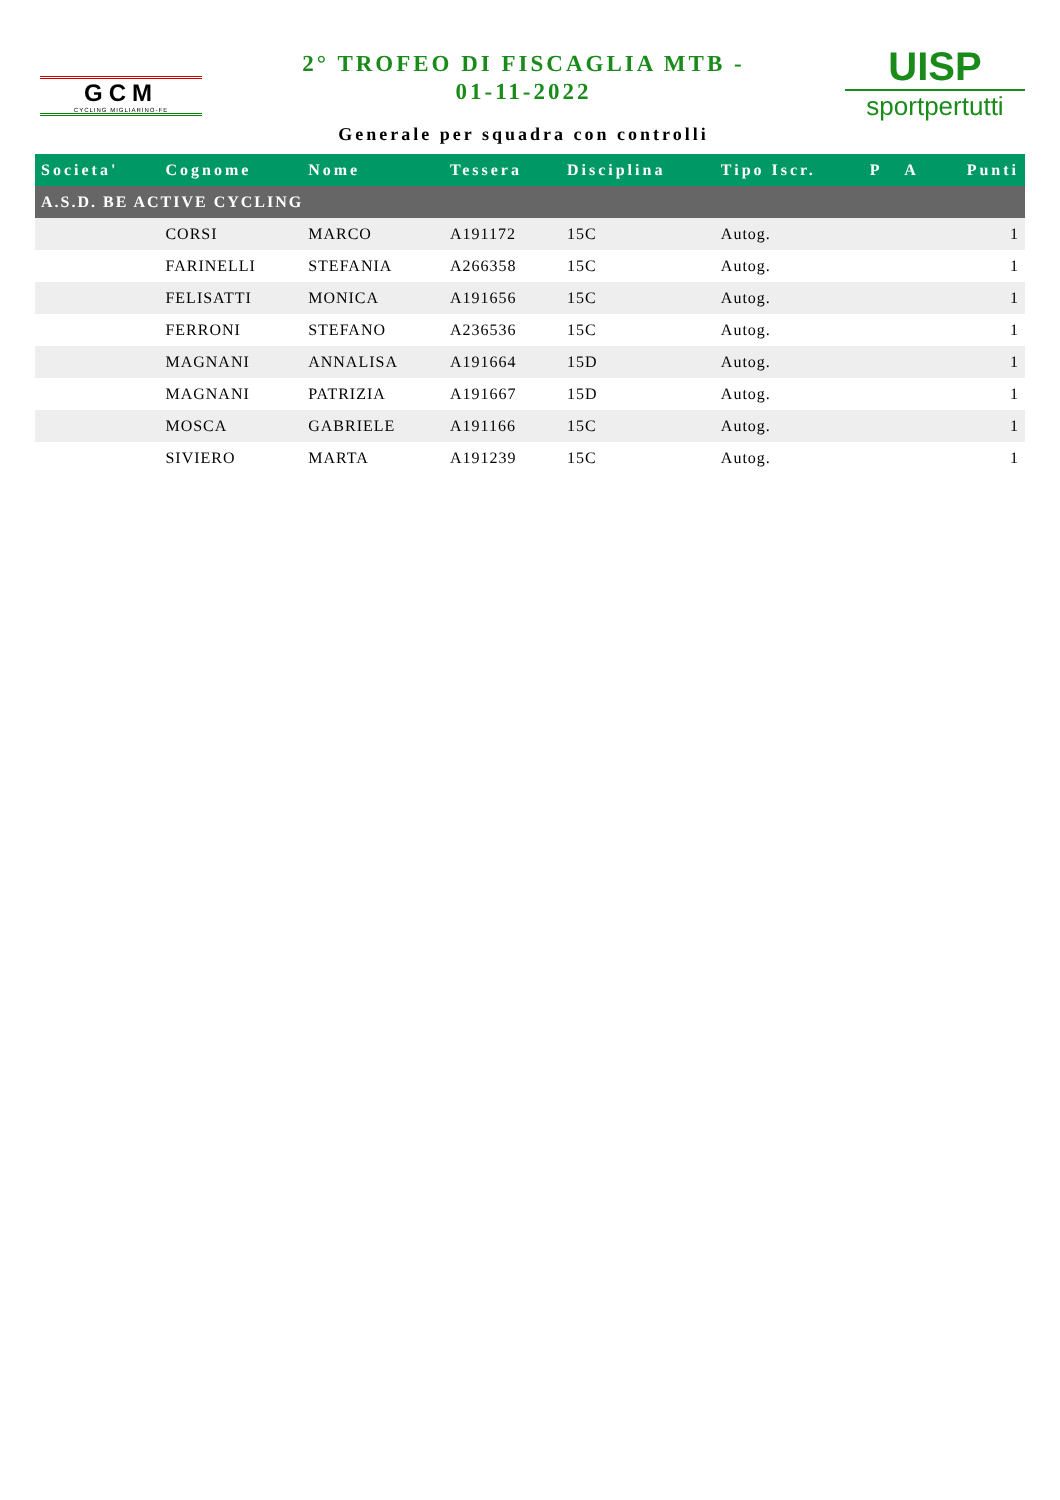GCM
CYCLING MIGLIARINO-FE
2° TROFEO DI FISCAGLIA MTB -
01-11-2022
Generale per squadra con controlli
UISP
sportpertutti
| Societa' | Cognome | Nome | Tessera | Disciplina | Tipo Iscr. | P | A | Punti |
| --- | --- | --- | --- | --- | --- | --- | --- | --- |
| A.S.D. BE ACTIVE CYCLING | | | | | | | | |
| | CORSI | MARCO | A191172 | 15C | Autog. | | | 1 |
| | FARINELLI | STEFANIA | A266358 | 15C | Autog. | | | 1 |
| | FELISATTI | MONICA | A191656 | 15C | Autog. | | | 1 |
| | FERRONI | STEFANO | A236536 | 15C | Autog. | | | 1 |
| | MAGNANI | ANNALISA | A191664 | 15D | Autog. | | | 1 |
| | MAGNANI | PATRIZIA | A191667 | 15D | Autog. | | | 1 |
| | MOSCA | GABRIELE | A191166 | 15C | Autog. | | | 1 |
| | SIVIERO | MARTA | A191239 | 15C | Autog. | | | 1 |